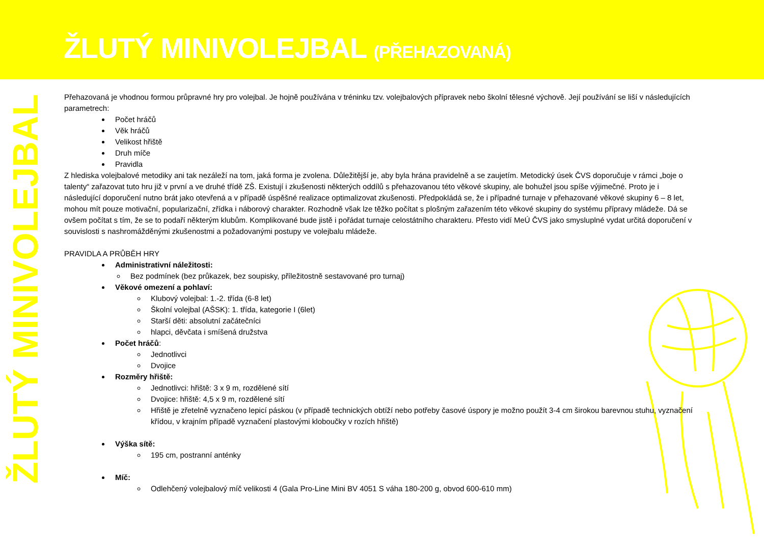ŽLUTÝ MINIVOLEJBAL (PŘEHAZOVANÁ)
ŽLUTÝ MINIVOLEJBAL
Přehazovaná je vhodnou formou průpravné hry pro volejbal. Je hojně používána v tréninku tzv. volejbalových přípravek nebo školní tělesné výchově. Její používání se liší v následujících parametrech:
Počet hráčů
Věk hráčů
Velikost hřiště
Druh míče
Pravidla
Z hlediska volejbalové metodiky ani tak nezáleží na tom, jaká forma je zvolena. Důležitější je, aby byla hrána pravidelně a se zaujetím. Metodický úsek ČVS doporučuje v rámci „boje o talenty“ zařazovat tuto hru již v první a ve druhé třídě ZŠ. Existují i zkušenosti některých oddílů s přehazovanou této věkové skupiny, ale bohužel jsou spíše výjimečné. Proto je i následující doporučení nutno brát jako otevřená a v případě úspěšné realizace optimalizovat zkušenosti. Předpokládá se, že i případné turnaje v přehazované věkové skupiny 6 – 8 let, mohou mít pouze motivační, popularizační, zřídka i náborový charakter. Rozhodně však lze těžko počítat s plošným zařazením této věkové skupiny do systému přípravy mládeže. Dá se ovšem počítat s tím, že se to podaří některým klubům. Komplikované bude jistě i pořádat turnaje celostátního charakteru. Přesto vidí MeÚ ČVS jako smysluplné vydat určitá doporučení v souvislosti s nashromážděnými zkušenostmi a požadovanými postupy ve volejbalu mládeže.
PRAVIDLA A PRŮBĚH HRY
Administrativní náležitosti:
Bez podmínek (bez průkazek, bez soupisky, příležitostně sestavované pro turnaj)
Věkové omezení a pohlaví:
Klubový volejbal: 1.-2. třída (6-8 let)
Školní volejbal (AŠSK): 1. třída, kategorie I (6let)
Starší děti: absolutní začátečníci
hlapci, děvčata i smíšená družstva
Počet hráčů:
Jednotlivci
Dvojice
Rozměry hřiště:
Jednotlivci: hřiště: 3 x 9 m, rozdělené sítí
Dvojice: hřiště: 4,5 x 9 m, rozdělené sítí
Hřiště je zřetelně vyznačeno lepicí páskou (v případě technických obtíží nebo potřeby časové úspory je možno použít 3-4 cm širokou barevnou stuhu, vyznačení křídou, v krajním případě vyznačení plastovými kloboučky v rozích hřiště)
Výška sítě:
195 cm, postranní anténky
Míč:
Odlehčený volejbalový míč velikosti 4 (Gala Pro-Line Mini BV 4051 S váha 180-200 g, obvod 600-610 mm)